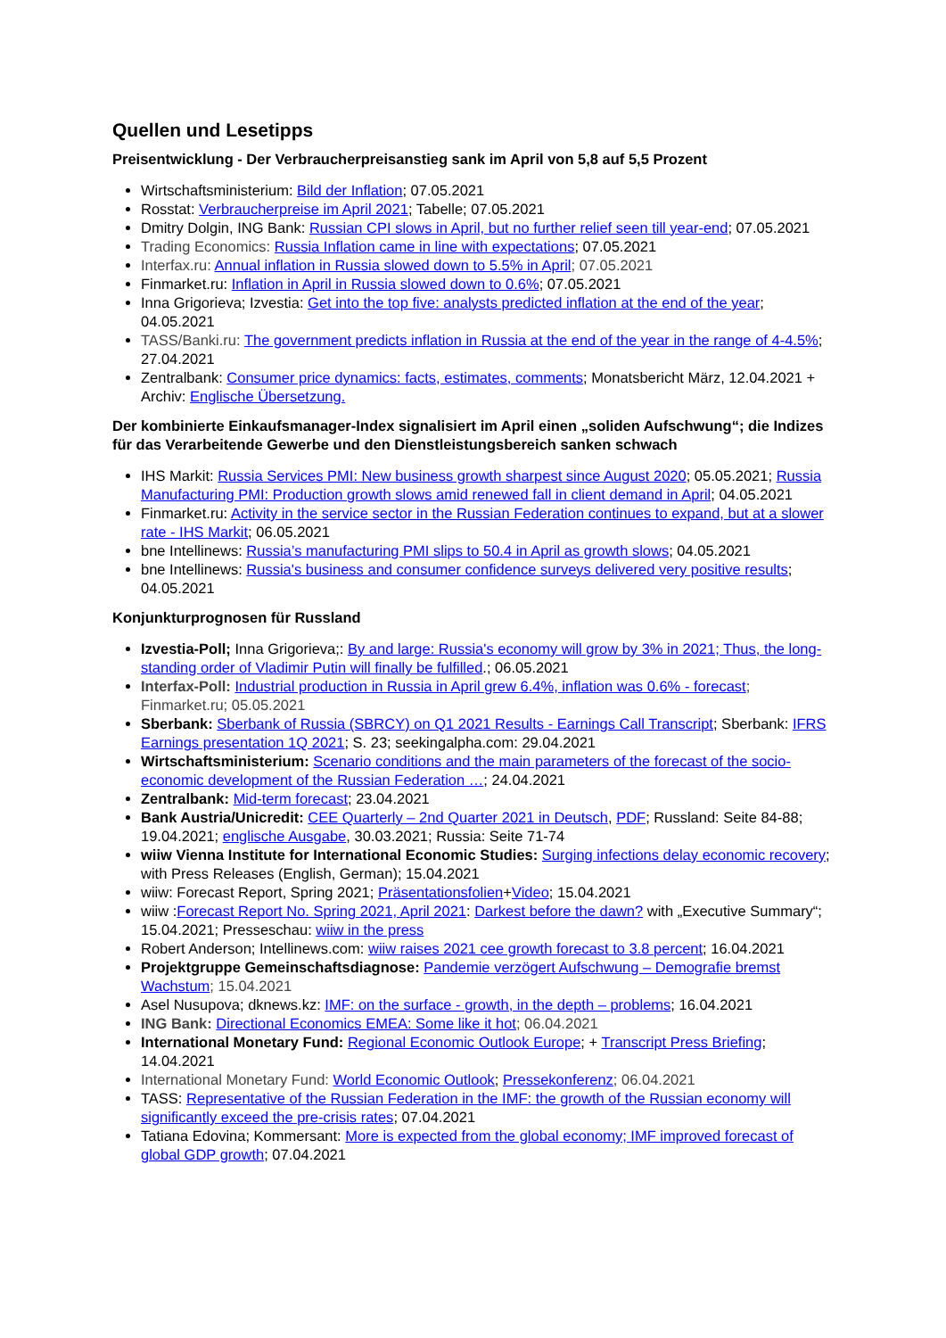Quellen und Lesetipps
Preisentwicklung - Der Verbraucherpreisanstieg sank im April von 5,8 auf 5,5 Prozent
Wirtschaftsministerium: Bild der Inflation; 07.05.2021
Rosstat: Verbraucherpreise im April 2021; Tabelle; 07.05.2021
Dmitry Dolgin, ING Bank: Russian CPI slows in April, but no further relief seen till year-end; 07.05.2021
Trading Economics: Russia Inflation came in line with expectations; 07.05.2021
Interfax.ru: Annual inflation in Russia slowed down to 5.5% in April; 07.05.2021
Finmarket.ru: Inflation in April in Russia slowed down to 0.6%; 07.05.2021
Inna Grigorieva; Izvestia: Get into the top five: analysts predicted inflation at the end of the year; 04.05.2021
TASS/Banki.ru: The government predicts inflation in Russia at the end of the year in the range of 4-4.5%; 27.04.2021
Zentralbank: Consumer price dynamics: facts, estimates, comments; Monatsbericht März, 12.04.2021 + Archiv: Englische Übersetzung.
Der kombinierte Einkaufsmanager-Index signalisiert im April einen „soliden Aufschwung“; die Indizes für das Verarbeitende Gewerbe und den Dienstleistungsbereich sanken schwach
IHS Markit: Russia Services PMI: New business growth sharpest since August 2020; 05.05.2021; Russia Manufacturing PMI: Production growth slows amid renewed fall in client demand in April; 04.05.2021
Finmarket.ru: Activity in the service sector in the Russian Federation continues to expand, but at a slower rate - IHS Markit; 06.05.2021
bne Intellinews: Russia’s manufacturing PMI slips to 50.4 in April as growth slows; 04.05.2021
bne Intellinews: Russia's business and consumer confidence surveys delivered very positive results; 04.05.2021
Konjunkturprognosen für Russland
Izvestia-Poll; Inna Grigorieva;: By and large: Russia's economy will grow by 3% in 2021; Thus, the long-standing order of Vladimir Putin will finally be fulfilled.; 06.05.2021
Interfax-Poll: Industrial production in Russia in April grew 6.4%, inflation was 0.6% - forecast; Finmarket.ru; 05.05.2021
Sberbank: Sberbank of Russia (SBRCY) on Q1 2021 Results - Earnings Call Transcript; Sberbank: IFRS Earnings presentation 1Q 2021; S. 23; seekingalpha.com: 29.04.2021
Wirtschaftsministerium: Scenario conditions and the main parameters of the forecast of the socio-economic development of the Russian Federation …; 24.04.2021
Zentralbank: Mid-term forecast; 23.04.2021
Bank Austria/Unicredit: CEE Quarterly – 2nd Quarter 2021 in Deutsch, PDF; Russland: Seite 84-88; 19.04.2021; englische Ausgabe, 30.03.2021; Russia: Seite 71-74
wiiw Vienna Institute for International Economic Studies: Surging infections delay economic recovery; with Press Releases (English, German); 15.04.2021
wiiw: Forecast Report, Spring 2021; Präsentationsfolien+Video; 15.04.2021
wiiw :Forecast Report No. Spring 2021, April 2021: Darkest before the dawn? with „Executive Summary“; 15.04.2021; Presseschau: wiiw in the press
Robert Anderson; Intellinews.com: wiiw raises 2021 cee growth forecast to 3.8 percent; 16.04.2021
Projektgruppe Gemeinschaftsdiagnose: Pandemie verzögert Aufschwung – Demografie bremst Wachstum; 15.04.2021
Asel Nusupova; dknews.kz: IMF: on the surface - growth, in the depth – problems; 16.04.2021
ING Bank: Directional Economics EMEA: Some like it hot; 06.04.2021
International Monetary Fund: Regional Economic Outlook Europe; + Transcript Press Briefing; 14.04.2021
International Monetary Fund: World Economic Outlook; Pressekonferenz; 06.04.2021
TASS: Representative of the Russian Federation in the IMF: the growth of the Russian economy will significantly exceed the pre-crisis rates; 07.04.2021
Tatiana Edovina; Kommersant: More is expected from the global economy; IMF improved forecast of global GDP growth; 07.04.2021